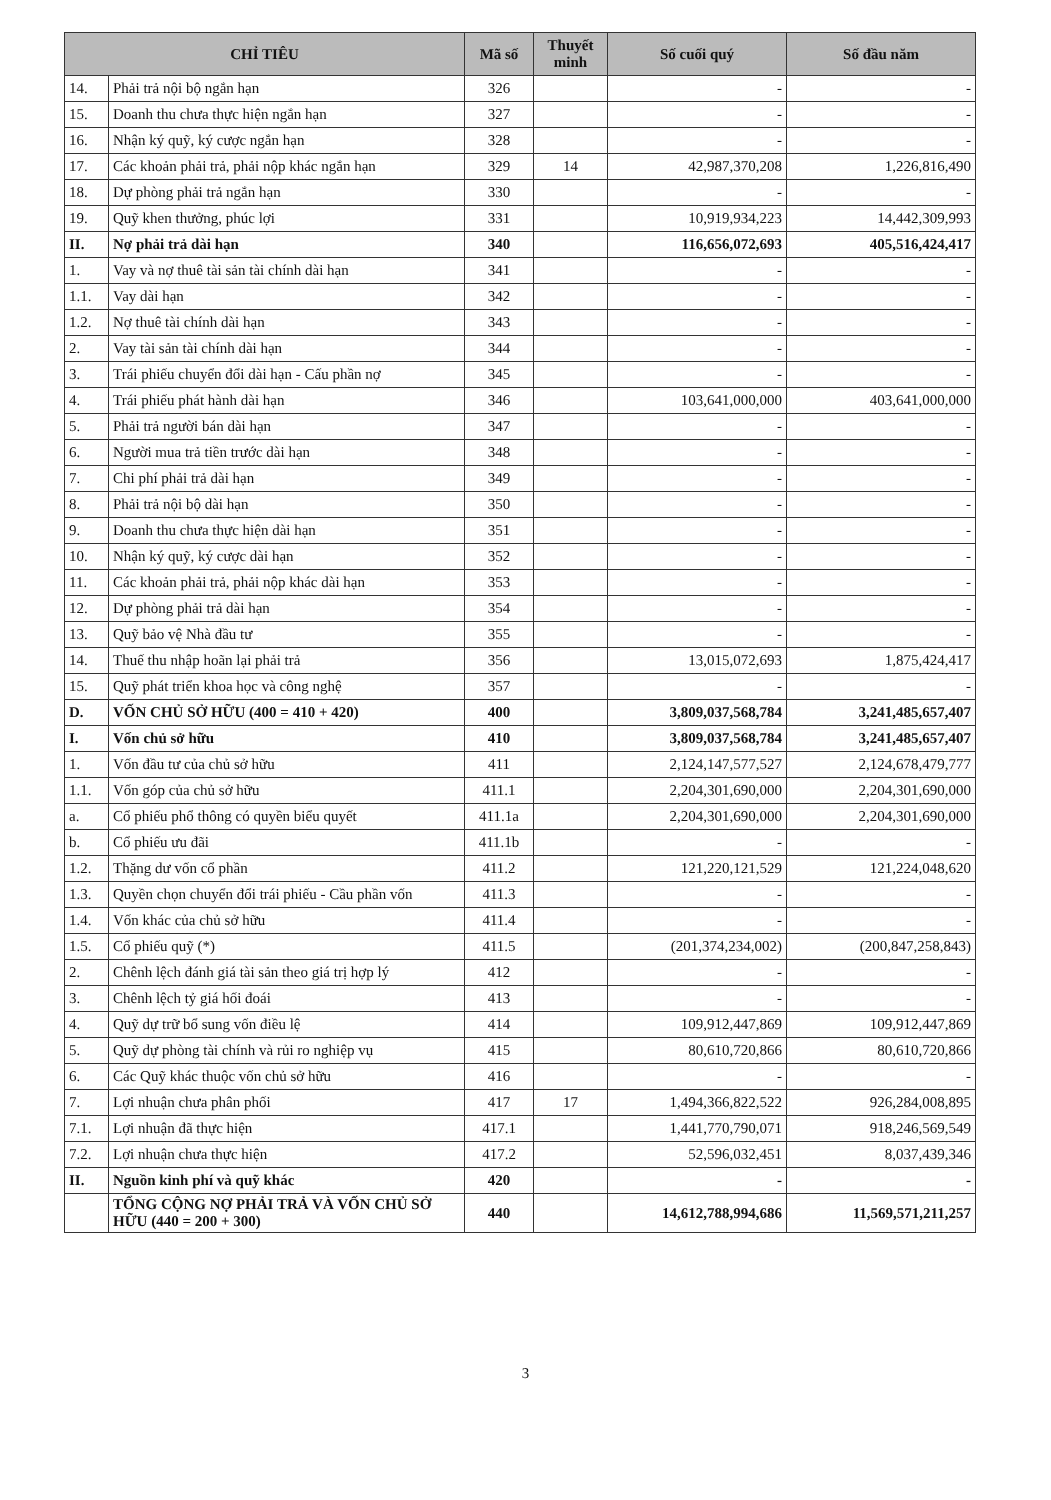| CHỈ TIÊU | | Mã số | Thuyết minh | Số cuối quý | Số đầu năm |
| --- | --- | --- | --- | --- | --- |
| 14. | Phải trả nội bộ ngắn hạn | 326 | | - | - |
| 15. | Doanh thu chưa thực hiện ngắn hạn | 327 | | - | - |
| 16. | Nhận ký quỹ, ký cược ngắn hạn | 328 | | - | - |
| 17. | Các khoản phải trả, phải nộp khác ngắn hạn | 329 | 14 | 42,987,370,208 | 1,226,816,490 |
| 18. | Dự phòng phải trả ngắn hạn | 330 | | - | - |
| 19. | Quỹ khen thưởng, phúc lợi | 331 | | 10,919,934,223 | 14,442,309,993 |
| II. | Nợ phải trả dài hạn | 340 | | 116,656,072,693 | 405,516,424,417 |
| 1. | Vay và nợ thuê tài sản tài chính dài hạn | 341 | | - | - |
| 1.1. | Vay dài hạn | 342 | | - | - |
| 1.2. | Nợ thuê tài chính dài hạn | 343 | | - | - |
| 2. | Vay tài sản tài chính dài hạn | 344 | | - | - |
| 3. | Trái phiếu chuyển đổi dài hạn - Cấu phần nợ | 345 | | - | - |
| 4. | Trái phiếu phát hành dài hạn | 346 | | 103,641,000,000 | 403,641,000,000 |
| 5. | Phải trả người bán dài hạn | 347 | | - | - |
| 6. | Người mua trả tiền trước dài hạn | 348 | | - | - |
| 7. | Chi phí phải trả dài hạn | 349 | | - | - |
| 8. | Phải trả nội bộ dài hạn | 350 | | - | - |
| 9. | Doanh thu chưa thực hiện dài hạn | 351 | | - | - |
| 10. | Nhận ký quỹ, ký cược dài hạn | 352 | | - | - |
| 11. | Các khoản phải trả, phải nộp khác dài hạn | 353 | | - | - |
| 12. | Dự phòng phải trả dài hạn | 354 | | - | - |
| 13. | Quỹ bảo vệ Nhà đầu tư | 355 | | - | - |
| 14. | Thuế thu nhập hoãn lại phải trả | 356 | | 13,015,072,693 | 1,875,424,417 |
| 15. | Quỹ phát triển khoa học và công nghệ | 357 | | - | - |
| D. | VỐN CHỦ SỞ HỮU (400 = 410 + 420) | 400 | | 3,809,037,568,784 | 3,241,485,657,407 |
| I. | Vốn chủ sở hữu | 410 | | 3,809,037,568,784 | 3,241,485,657,407 |
| 1. | Vốn đầu tư của chủ sở hữu | 411 | | 2,124,147,577,527 | 2,124,678,479,777 |
| 1.1. | Vốn góp của chủ sở hữu | 411.1 | | 2,204,301,690,000 | 2,204,301,690,000 |
| a. | Cổ phiếu phổ thông có quyền biểu quyết | 411.1a | | 2,204,301,690,000 | 2,204,301,690,000 |
| b. | Cổ phiếu ưu đãi | 411.1b | | - | - |
| 1.2. | Thặng dư vốn cổ phần | 411.2 | | 121,220,121,529 | 121,224,048,620 |
| 1.3. | Quyền chọn chuyển đổi trái phiếu - Cầu phần vốn | 411.3 | | - | - |
| 1.4. | Vốn khác của chủ sở hữu | 411.4 | | - | - |
| 1.5. | Cổ phiếu quỹ (*) | 411.5 | | (201,374,234,002) | (200,847,258,843) |
| 2. | Chênh lệch đánh giá tài sản theo giá trị hợp lý | 412 | | - | - |
| 3. | Chênh lệch tỷ giá hối đoái | 413 | | - | - |
| 4. | Quỹ dự trữ bổ sung vốn điều lệ | 414 | | 109,912,447,869 | 109,912,447,869 |
| 5. | Quỹ dự phòng tài chính và rủi ro nghiệp vụ | 415 | | 80,610,720,866 | 80,610,720,866 |
| 6. | Các Quỹ khác thuộc vốn chủ sở hữu | 416 | | - | - |
| 7. | Lợi nhuận chưa phân phối | 417 | 17 | 1,494,366,822,522 | 926,284,008,895 |
| 7.1. | Lợi nhuận đã thực hiện | 417.1 | | 1,441,770,790,071 | 918,246,569,549 |
| 7.2. | Lợi nhuận chưa thực hiện | 417.2 | | 52,596,032,451 | 8,037,439,346 |
| II. | Nguồn kinh phí và quỹ khác | 420 | | - | - |
| | TỔNG CỘNG NỢ PHẢI TRẢ VÀ VỐN CHỦ SỞ HỮU (440 = 200 + 300) | 440 | | 14,612,788,994,686 | 11,569,571,211,257 |
3